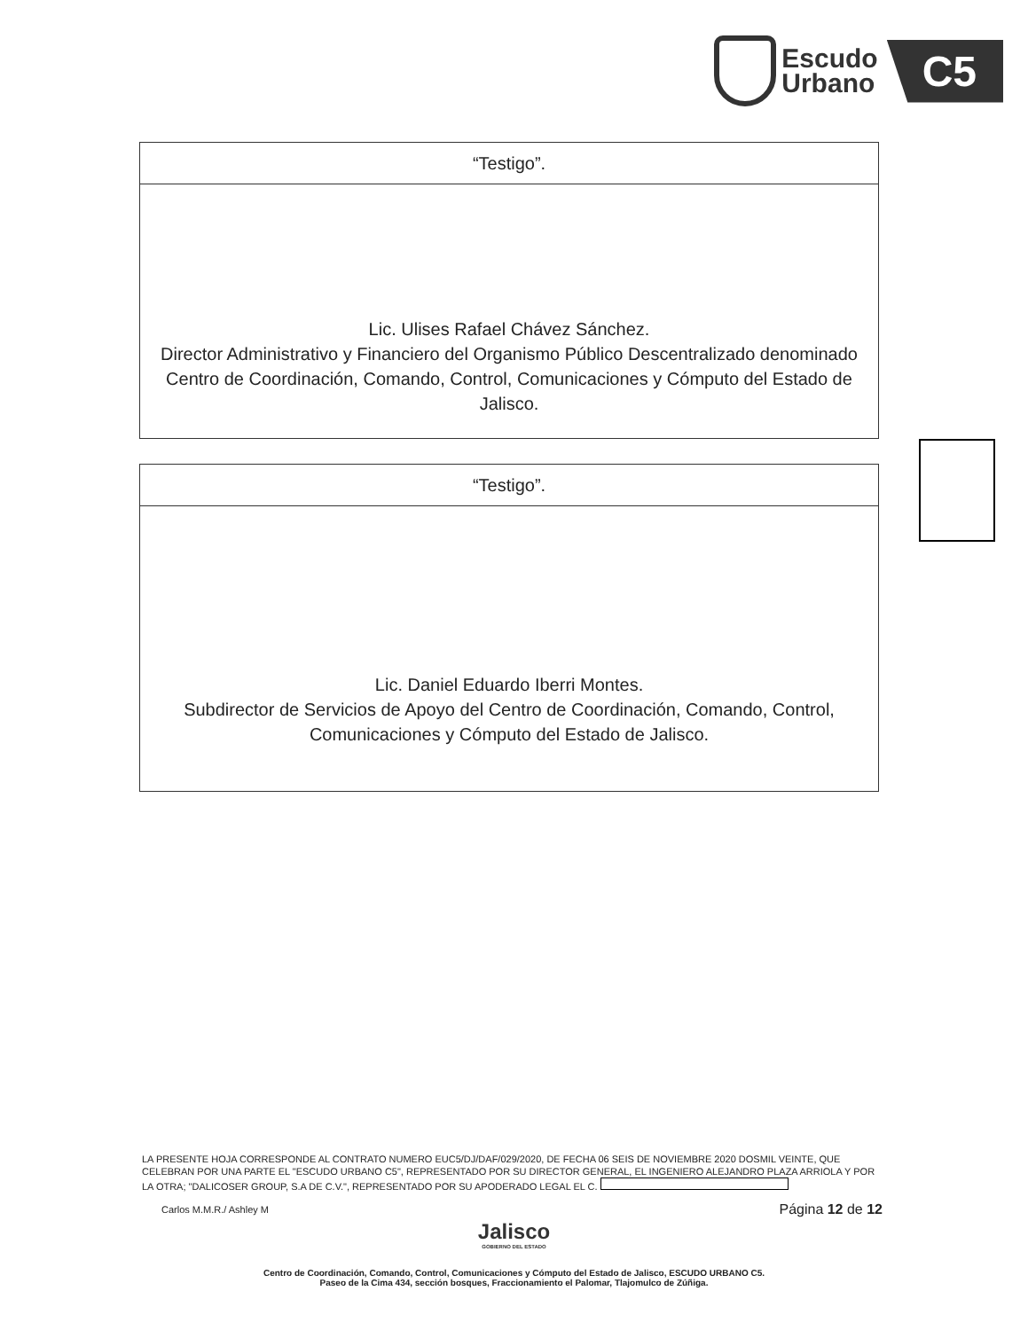Escudo
Urbano
C5
| “Testigo”. |
| --- |
| Lic. Ulises Rafael Chávez Sánchez. Director Administrativo y Financiero del Organismo Público Descentralizado denominado Centro de Coordinación, Comando, Control, Comunicaciones y Cómputo del Estado de Jalisco. |
| “Testigo”. |
| --- |
| Lic. Daniel Eduardo Iberri Montes. Subdirector de Servicios de Apoyo del Centro de Coordinación, Comando, Control, Comunicaciones y Cómputo del Estado de Jalisco. |
LA PRESENTE HOJA CORRESPONDE AL CONTRATO NUMERO EUC5/DJ/DAF/029/2020, DE FECHA 06 SEIS DE NOVIEMBRE 2020 DOSMIL VEINTE, QUE CELEBRAN POR UNA PARTE EL "ESCUDO URBANO C5", REPRESENTADO POR SU DIRECTOR GENERAL, EL INGENIERO ALEJANDRO PLAZA ARRIOLA Y POR LA OTRA; "DALICOSER GROUP, S.A DE C.V.", REPRESENTADO POR SU APODERADO LEGAL EL C.
Carlos M.M.R./ Ashley M Página 12 de 12
Jalisco
GOBIERNO DEL ESTADO
Centro de Coordinación, Comando, Control, Comunicaciones y Cómputo del Estado de Jalisco, ESCUDO URBANO C5.
Paseo de la Cima 434, sección bosques, Fraccionamiento el Palomar, Tlajomulco de Zúñiga.